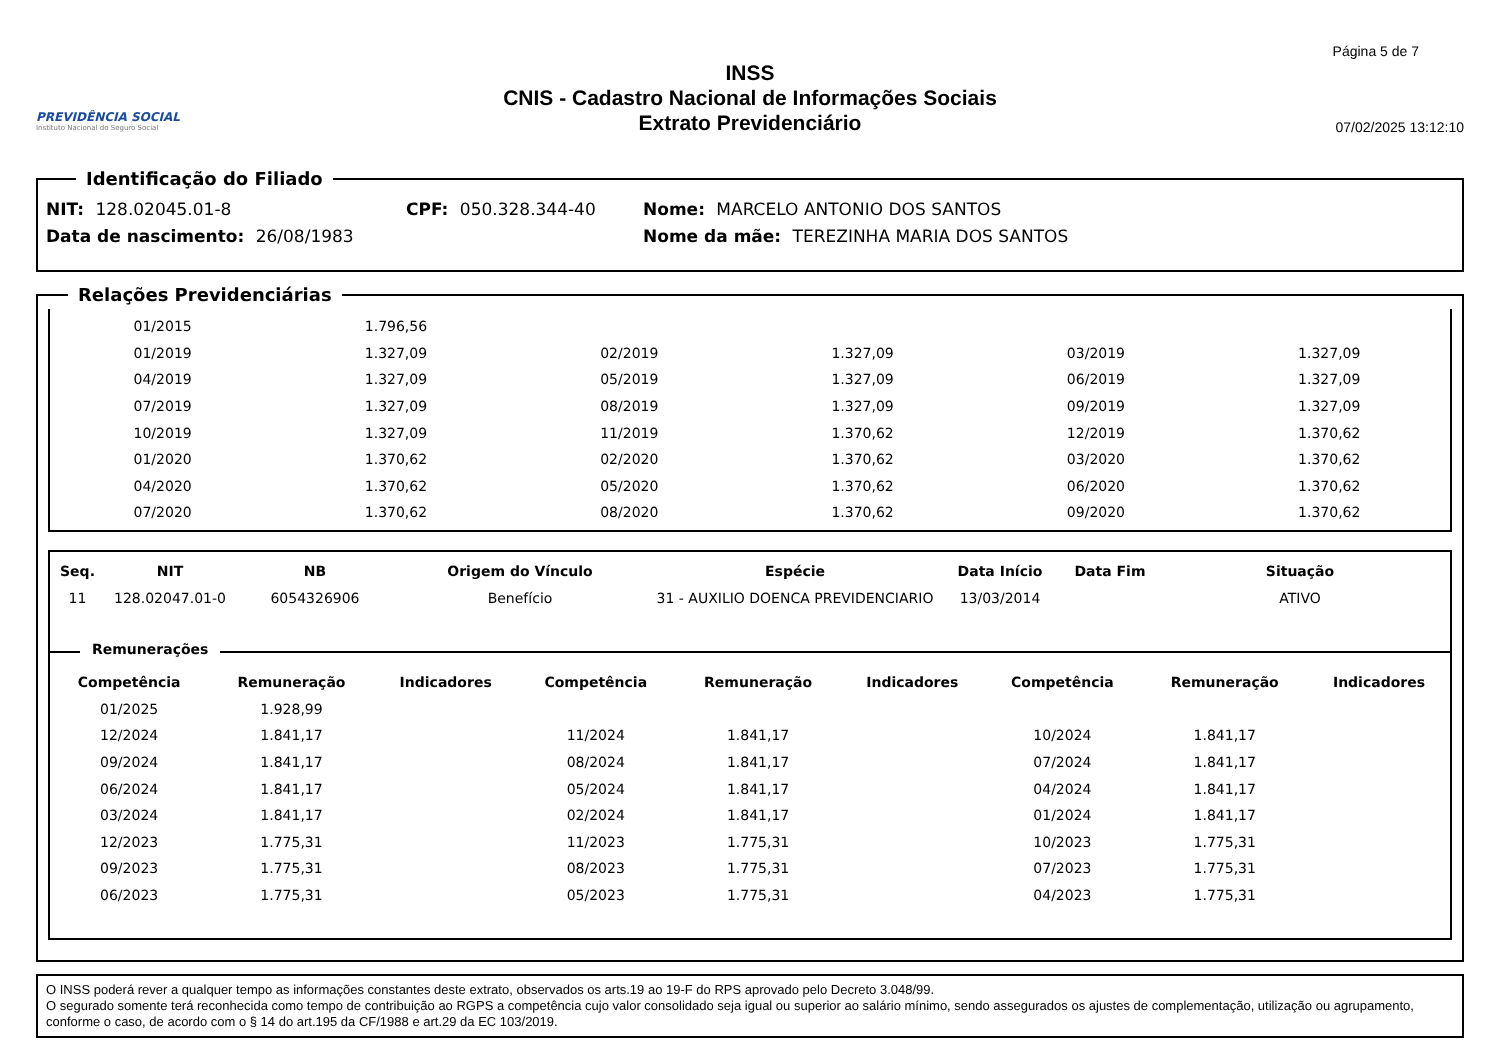PREVIDÊNCIA SOCIAL
Instituto Nacional do Seguro Social
INSS
CNIS - Cadastro Nacional de Informações Sociais
Extrato Previdenciário
Página 5 de 7
07/02/2025 13:12:10
Identificação do Filiado
NIT: 128.02045.01-8 CPF: 050.328.344-40 Nome: MARCELO ANTONIO DOS SANTOS
Data de nascimento: 26/08/1983 Nome da mãe: TEREZINHA MARIA DOS SANTOS
Relações Previdenciárias
| 01/2015 | 1.796,56 | | | | | | | |
| 01/2019 | 1.327,09 | | 02/2019 | 1.327,09 | | 03/2019 | 1.327,09 | |
| 04/2019 | 1.327,09 | | 05/2019 | 1.327,09 | | 06/2019 | 1.327,09 | |
| 07/2019 | 1.327,09 | | 08/2019 | 1.327,09 | | 09/2019 | 1.327,09 | |
| 10/2019 | 1.327,09 | | 11/2019 | 1.370,62 | | 12/2019 | 1.370,62 | |
| 01/2020 | 1.370,62 | | 02/2020 | 1.370,62 | | 03/2020 | 1.370,62 | |
| 04/2020 | 1.370,62 | | 05/2020 | 1.370,62 | | 06/2020 | 1.370,62 | |
| 07/2020 | 1.370,62 | | 08/2020 | 1.370,62 | | 09/2020 | 1.370,62 | |
| Seq. | NIT | NB | Origem do Vínculo | Espécie | Data Início | Data Fim | Situação |
| --- | --- | --- | --- | --- | --- | --- | --- |
| 11 | 128.02047.01-0 | 6054326906 | Benefício | 31 - AUXILIO DOENCA PREVIDENCIARIO | 13/03/2014 | | ATIVO |
Remunerações
| Competência | Remuneração | Indicadores | Competência | Remuneração | Indicadores | Competência | Remuneração | Indicadores |
| --- | --- | --- | --- | --- | --- | --- | --- | --- |
| 01/2025 | 1.928,99 | | | | | | | |
| 12/2024 | 1.841,17 | | 11/2024 | 1.841,17 | | 10/2024 | 1.841,17 | |
| 09/2024 | 1.841,17 | | 08/2024 | 1.841,17 | | 07/2024 | 1.841,17 | |
| 06/2024 | 1.841,17 | | 05/2024 | 1.841,17 | | 04/2024 | 1.841,17 | |
| 03/2024 | 1.841,17 | | 02/2024 | 1.841,17 | | 01/2024 | 1.841,17 | |
| 12/2023 | 1.775,31 | | 11/2023 | 1.775,31 | | 10/2023 | 1.775,31 | |
| 09/2023 | 1.775,31 | | 08/2023 | 1.775,31 | | 07/2023 | 1.775,31 | |
| 06/2023 | 1.775,31 | | 05/2023 | 1.775,31 | | 04/2023 | 1.775,31 | |
O INSS poderá rever a qualquer tempo as informações constantes deste extrato, observados os arts.19 ao 19-F do RPS aprovado pelo Decreto 3.048/99.
O segurado somente terá reconhecida como tempo de contribuição ao RGPS a competência cujo valor consolidado seja igual ou superior ao salário mínimo, sendo assegurados os ajustes de complementação, utilização ou agrupamento, conforme o caso, de acordo com o § 14 do art.195 da CF/1988 e art.29 da EC 103/2019.